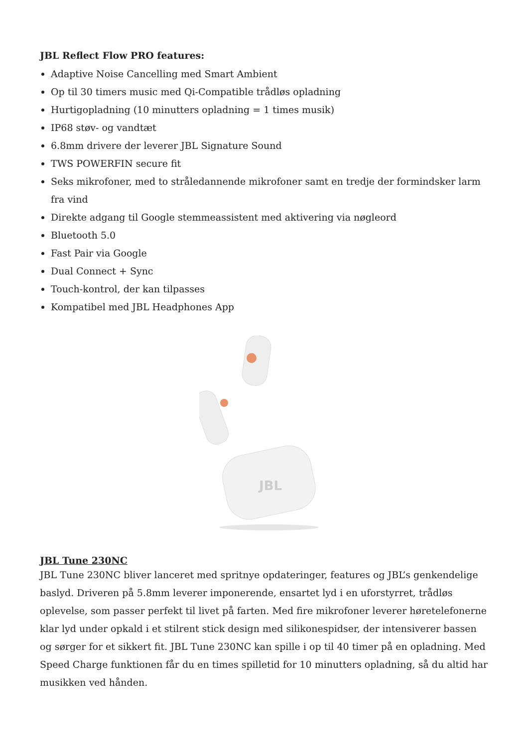JBL Reflect Flow PRO features:
Adaptive Noise Cancelling med Smart Ambient
Op til 30 timers music med Qi-Compatible trådløs opladning
Hurtigopladning (10 minutters opladning = 1 times musik)
IP68 støv- og vandtæt
6.8mm drivere der leverer JBL Signature Sound
TWS POWERFIN secure fit
Seks mikrofoner, med to stråledannende mikrofoner samt en tredje der formindsker larm fra vind
Direkte adgang til Google stemmeassistent med aktivering via nøgleord
Bluetooth 5.0
Fast Pair via Google
Dual Connect + Sync
Touch-kontrol, der kan tilpasses
Kompatibel med JBL Headphones App
JBL
JBL Tune 230NC
JBL Tune 230NC bliver lanceret med spritnye opdateringer, features og JBL’s genkendelige baslyd. Driveren på 5.8mm leverer imponerende, ensartet lyd i en uforstyrret, trådløs oplevelse, som passer perfekt til livet på farten. Med fire mikrofoner leverer høretelefonerne klar lyd under opkald i et stilrent stick design med silikonespidser, der intensiverer bassen og sørger for et sikkert fit. JBL Tune 230NC kan spille i op til 40 timer på en opladning. Med Speed Charge funktionen får du en times spilletid for 10 minutters opladning, så du altid har musikken ved hånden.